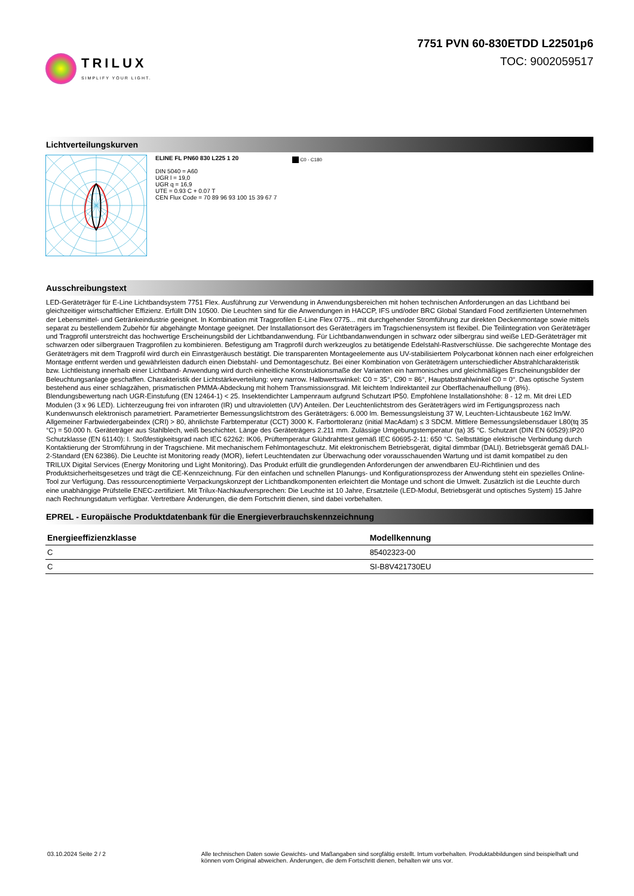TRILUX
SIMPLIFY YOUR LIGHT.
7751 PVN 60-830ETDD L22501p6
TOC: 9002059517
Lichtverteilungskurven
ELINE FL PN60 830 L225 1 20
DIN 5040 = A60
UGR l = 19,0
UGR q = 16,9
UTE = 0.93 C + 0.07 T
CEN Flux Code = 70 89 96 93 100 15 39 67 7
C0 - C180
Ausschreibungstext
LED-Geräteträger für E-Line Lichtbandsystem 7751 Flex. Ausführung zur Verwendung in Anwendungsbereichen mit hohen technischen Anforderungen an das Lichtband bei gleichzeitiger wirtschaftlicher Effizienz. Erfüllt DIN 10500. Die Leuchten sind für die Anwendungen in HACCP, IFS und/oder BRC Global Standard Food zertifizierten Unternehmen der Lebensmittel- und Getränkeindustrie geeignet. In Kombination mit Tragprofilen E-Line Flex 0775... mit durchgehender Stromführung zur direkten Deckenmontage sowie mittels separat zu bestellendem Zubehör für abgehängte Montage geeignet. Der Installationsort des Geräteträgers im Tragschienensystem ist flexibel. Die Teilintegration von Geräteträger und Tragprofil unterstreicht das hochwertige Erscheinungsbild der Lichtbandanwendung. Für Lichtbandanwendungen in schwarz oder silbergrau sind weiße LED-Geräteträger mit schwarzen oder silbergrauen Tragprofilen zu kombinieren. Befestigung am Tragprofil durch werkzeuglos zu betätigende Edelstahl-Rastverschlüsse. Die sachgerechte Montage des Geräteträgers mit dem Tragprofil wird durch ein Einrastgeräusch bestätigt. Die transparenten Montageelemente aus UV-stabilisiertem Polycarbonat können nach einer erfolgreichen Montage entfernt werden und gewährleisten dadurch einen Diebstahl- und Demontageschutz. Bei einer Kombination von Geräteträgern unterschiedlicher Abstrahlcharakteristik bzw. Lichtleistung innerhalb einer Lichtband- Anwendung wird durch einheitliche Konstruktionsmaße der Varianten ein harmonisches und gleichmäßiges Erscheinungsbilder der Beleuchtungsanlage geschaffen. Charakteristik der Lichtstärkeverteilung: very narrow. Halbwertswinkel: C0 = 35°, C90 = 86°, Hauptabstrahlwinkel C0 = 0°. Das optische System bestehend aus einer schlagzähen, prismatischen PMMA-Abdeckung mit hohem Transmissionsgrad. Mit leichtem Indirektanteil zur Oberflächenaufhellung (8%). Blendungsbewertung nach UGR-Einstufung (EN 12464-1) < 25. Insektendichter Lampenraum aufgrund Schutzart IP50. Empfohlene Installationshöhe: 8 - 12 m. Mit drei LED Modulen (3 x 96 LED). Lichterzeugung frei von infraroten (IR) und ultravioletten (UV) Anteilen. Der Leuchtenlichtstrom des Geräteträgers wird im Fertigungsprozess nach Kundenwunsch elektronisch parametriert. Parametrierter Bemessungslichtstrom des Geräteträgers: 6.000 lm. Bemessungsleistung 37 W, Leuchten-Lichtausbeute 162 lm/W. Allgemeiner Farbwiedergabeindex (CRI) > 80, ähnlichste Farbtemperatur (CCT) 3000 K. Farborttoleranz (initial MacAdam) ≤ 3 SDCM. Mittlere Bemessungslebensdauer L80(tq 35 °C) = 50.000 h. Geräteträger aus Stahlblech, weiß beschichtet. Länge des Geräteträgers 2.211 mm. Zulässige Umgebungstemperatur (ta) 35 °C. Schutzart (DIN EN 60529):IP20 Schutzklasse (EN 61140): I. Stoßfestigkeitsgrad nach IEC 62262: IK06, Prüftemperatur Glühdrahttest gemäß IEC 60695-2-11: 650 °C. Selbsttätige elektrische Verbindung durch Kontaktierung der Stromführung in der Tragschiene. Mit mechanischem Fehlmontageschutz. Mit elektronischem Betriebsgerät, digital dimmbar (DALI). Betriebsgerät gemäß DALI-2-Standard (EN 62386). Die Leuchte ist Monitoring ready (MOR), liefert Leuchtendaten zur Überwachung oder vorausschauenden Wartung und ist damit kompatibel zu den TRILUX Digital Services (Energy Monitoring und Light Monitoring). Das Produkt erfüllt die grundlegenden Anforderungen der anwendbaren EU-Richtlinien und des Produktsicherheitsgesetzes und trägt die CE-Kennzeichnung. Für den einfachen und schnellen Planungs- und Konfigurationsprozess der Anwendung steht ein spezielles Online-Tool zur Verfügung. Das ressourcenoptimierte Verpackungskonzept der Lichtbandkomponenten erleichtert die Montage und schont die Umwelt. Zusätzlich ist die Leuchte durch eine unabhängige Prüfstelle ENEC-zertifiziert. Mit Trilux-Nachkaufversprechen: Die Leuchte ist 10 Jahre, Ersatzteile (LED-Modul, Betriebsgerät und optisches System) 15 Jahre nach Rechnungsdatum verfügbar. Vertretbare Änderungen, die dem Fortschritt dienen, sind dabei vorbehalten.
EPREL - Europäische Produktdatenbank für die Energieverbrauchskennzeichnung
| Energieeffizienzklasse | Modellkennung |
| --- | --- |
| C | 85402323-00 |
| C | SI-B8V421730EU |
03.10.2024 Seite 2 / 2 Alle technischen Daten sowie Gewichts- und Maßangaben sind sorgfältig erstellt. Irrtum vorbehalten. Produktabbildungen sind beispielhaft und können vom Original abweichen. Änderungen, die dem Fortschritt dienen, behalten wir uns vor.